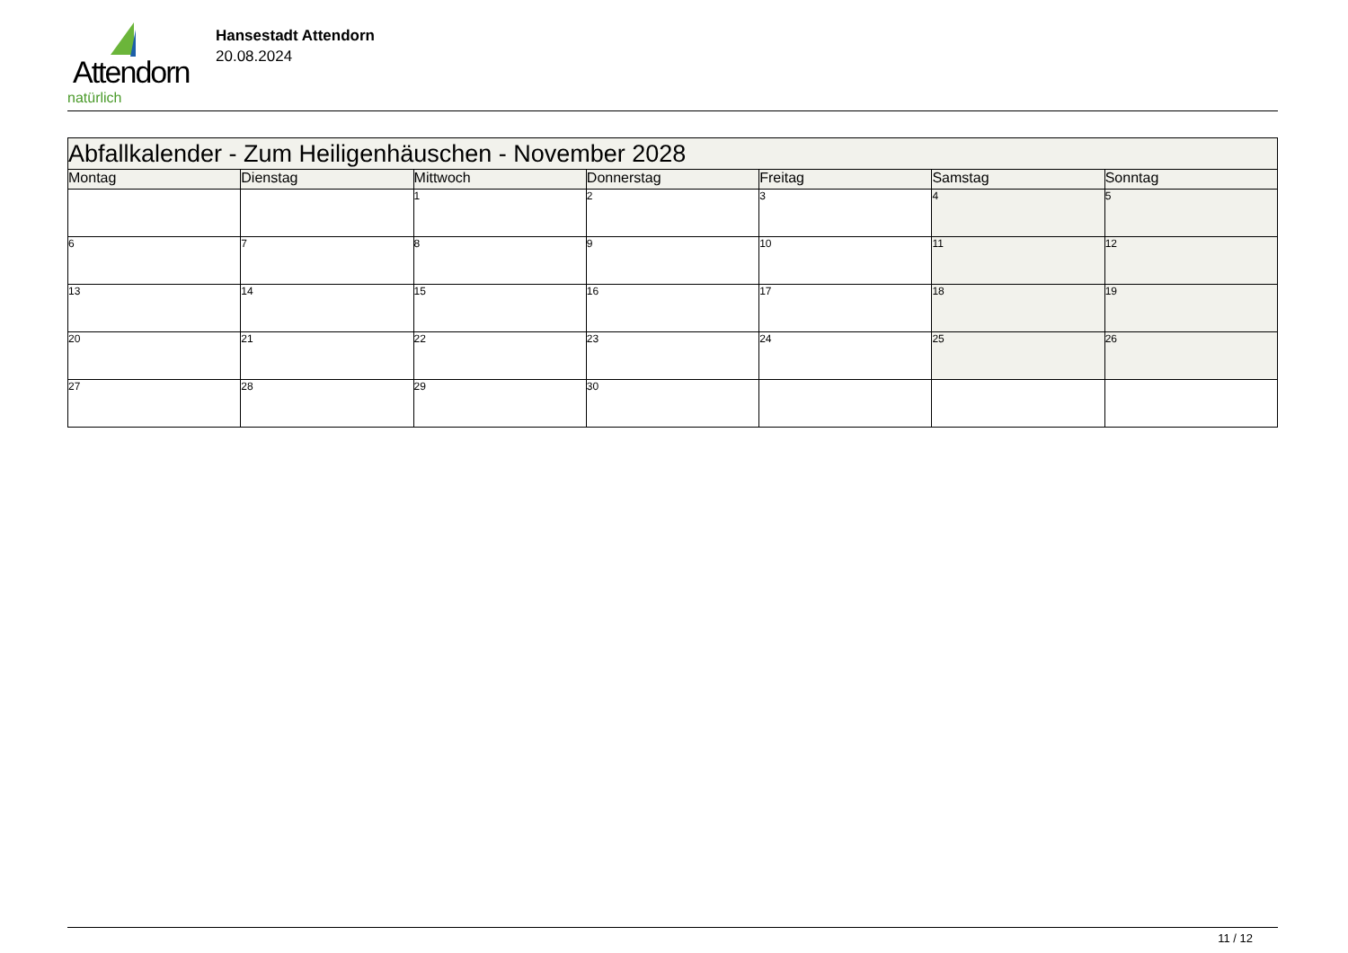Attendorn
natürlich
Hansestadt Attendorn
20.08.2024
| Abfallkalender - Zum Heiligenhäuschen - November 2028 | | | | | | |
| Montag | Dienstag | Mittwoch | Donnerstag | Freitag | Samstag | Sonntag |
| | | 1 | 2 | 3 | 4 | 5 |
| 6 | 7 | 8 | 9 | 10 | 11 | 12 |
| 13 | 14 | 15 | 16 | 17 | 18 | 19 |
| 20 | 21 | 22 | 23 | 24 | 25 | 26 |
| 27 | 28 | 29 | 30 | | | |
11 / 12